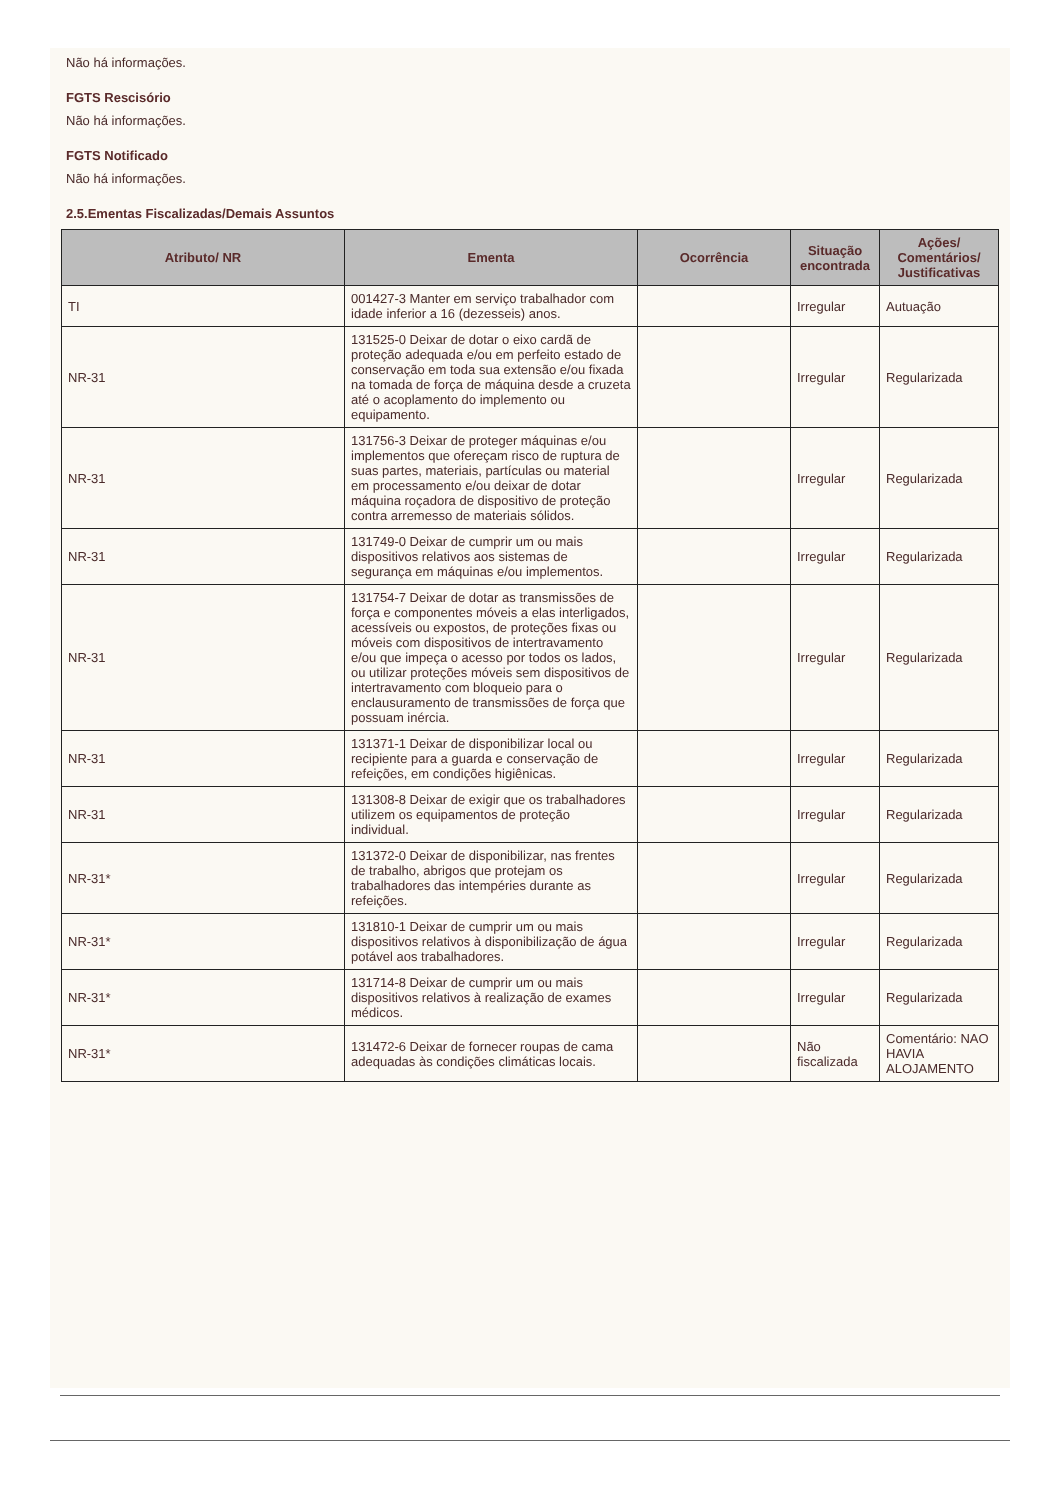Não há informações.
FGTS Rescisório
Não há informações.
FGTS Notificado
Não há informações.
2.5.Ementas Fiscalizadas/Demais Assuntos
| Atributo/ NR | Ementa | Ocorrência | Situação encontrada | Ações/ Comentários/ Justificativas |
| --- | --- | --- | --- | --- |
| TI | 001427-3 Manter em serviço trabalhador com idade inferior a 16 (dezesseis) anos. | | Irregular | Autuação |
| NR-31 | 131525-0 Deixar de dotar o eixo cardã de proteção adequada e/ou em perfeito estado de conservação em toda sua extensão e/ou fixada na tomada de força de máquina desde a cruzeta até o acoplamento do implemento ou equipamento. | | Irregular | Regularizada |
| NR-31 | 131756-3 Deixar de proteger máquinas e/ou implementos que ofereçam risco de ruptura de suas partes, materiais, partículas ou material em processamento e/ou deixar de dotar máquina roçadora de dispositivo de proteção contra arremesso de materiais sólidos. | | Irregular | Regularizada |
| NR-31 | 131749-0 Deixar de cumprir um ou mais dispositivos relativos aos sistemas de segurança em máquinas e/ou implementos. | | Irregular | Regularizada |
| NR-31 | 131754-7 Deixar de dotar as transmissões de força e componentes móveis a elas interligados, acessíveis ou expostos, de proteções fixas ou móveis com dispositivos de intertravamento e/ou que impeça o acesso por todos os lados, ou utilizar proteções móveis sem dispositivos de intertravamento com bloqueio para o enclausuramento de transmissões de força que possuam inércia. | | Irregular | Regularizada |
| NR-31 | 131371-1 Deixar de disponibilizar local ou recipiente para a guarda e conservação de refeições, em condições higiênicas. | | Irregular | Regularizada |
| NR-31 | 131308-8 Deixar de exigir que os trabalhadores utilizem os equipamentos de proteção individual. | | Irregular | Regularizada |
| NR-31* | 131372-0 Deixar de disponibilizar, nas frentes de trabalho, abrigos que protejam os trabalhadores das intempéries durante as refeições. | | Irregular | Regularizada |
| NR-31* | 131810-1 Deixar de cumprir um ou mais dispositivos relativos à disponibilização de água potável aos trabalhadores. | | Irregular | Regularizada |
| NR-31* | 131714-8 Deixar de cumprir um ou mais dispositivos relativos à realização de exames médicos. | | Irregular | Regularizada |
| NR-31* | 131472-6 Deixar de fornecer roupas de cama adequadas às condições climáticas locais. | | Não fiscalizada | Comentário: NAO HAVIA ALOJAMENTO |